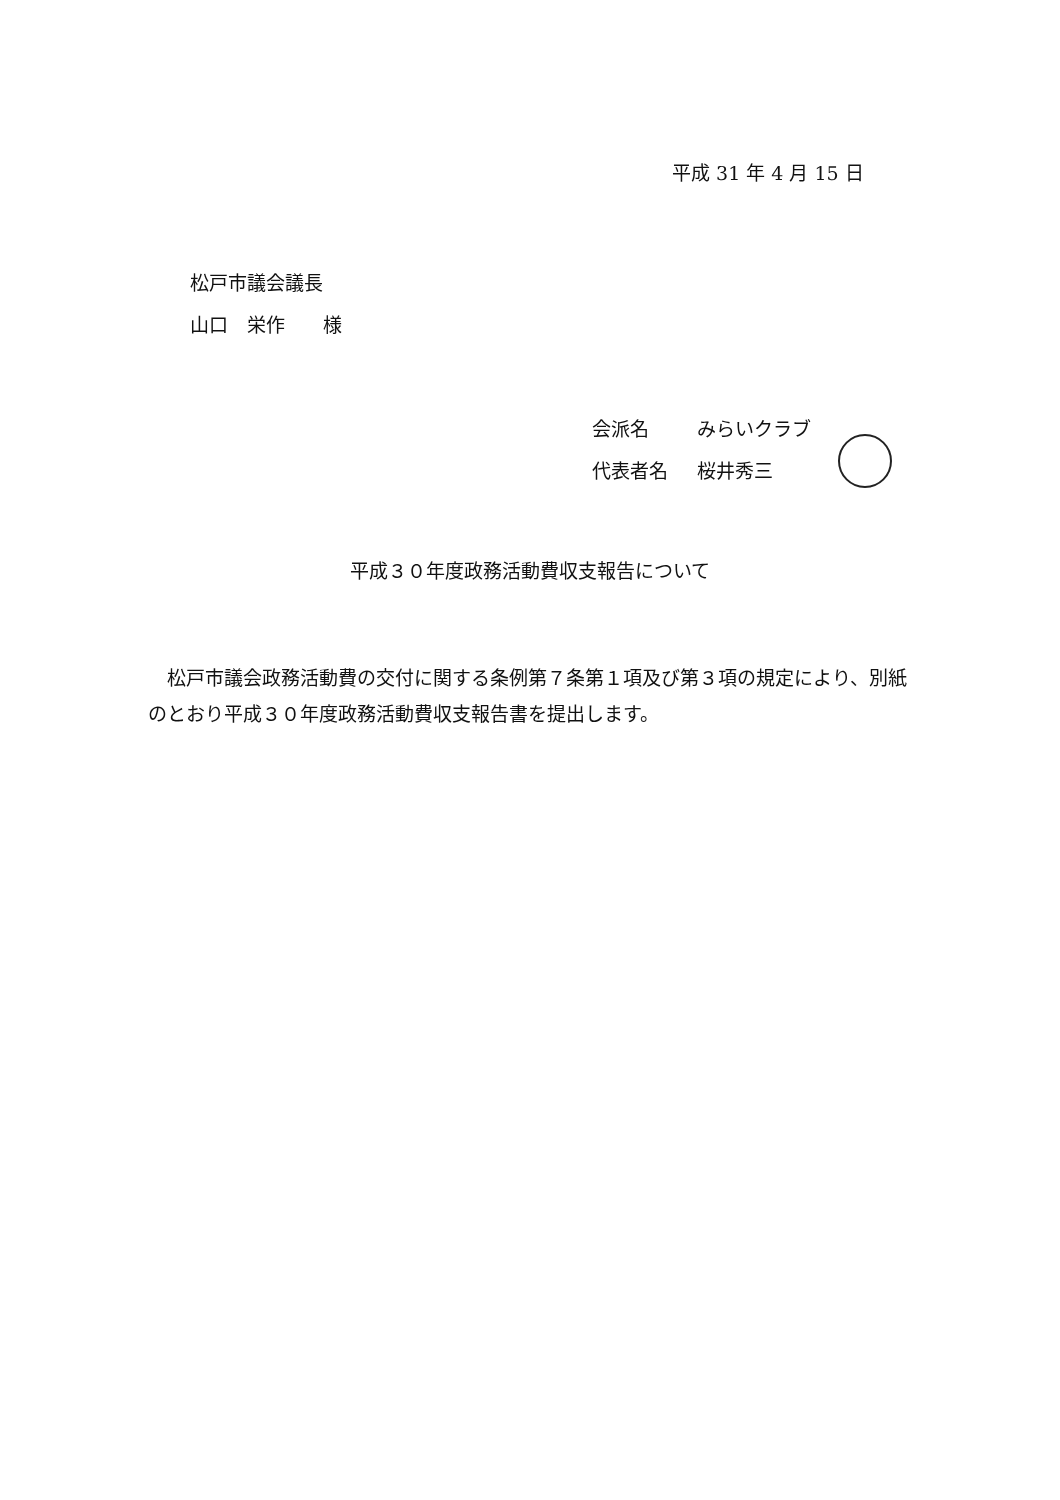平成 31 年 4 月 15 日
松戸市議会議長
山口　栄作　　様
会派名 みらいクラブ
代表者名 桜井秀三
平成３０年度政務活動費収支報告について
　松戸市議会政務活動費の交付に関する条例第７条第１項及び第３項の規定により、別紙のとおり平成３０年度政務活動費収支報告書を提出します。